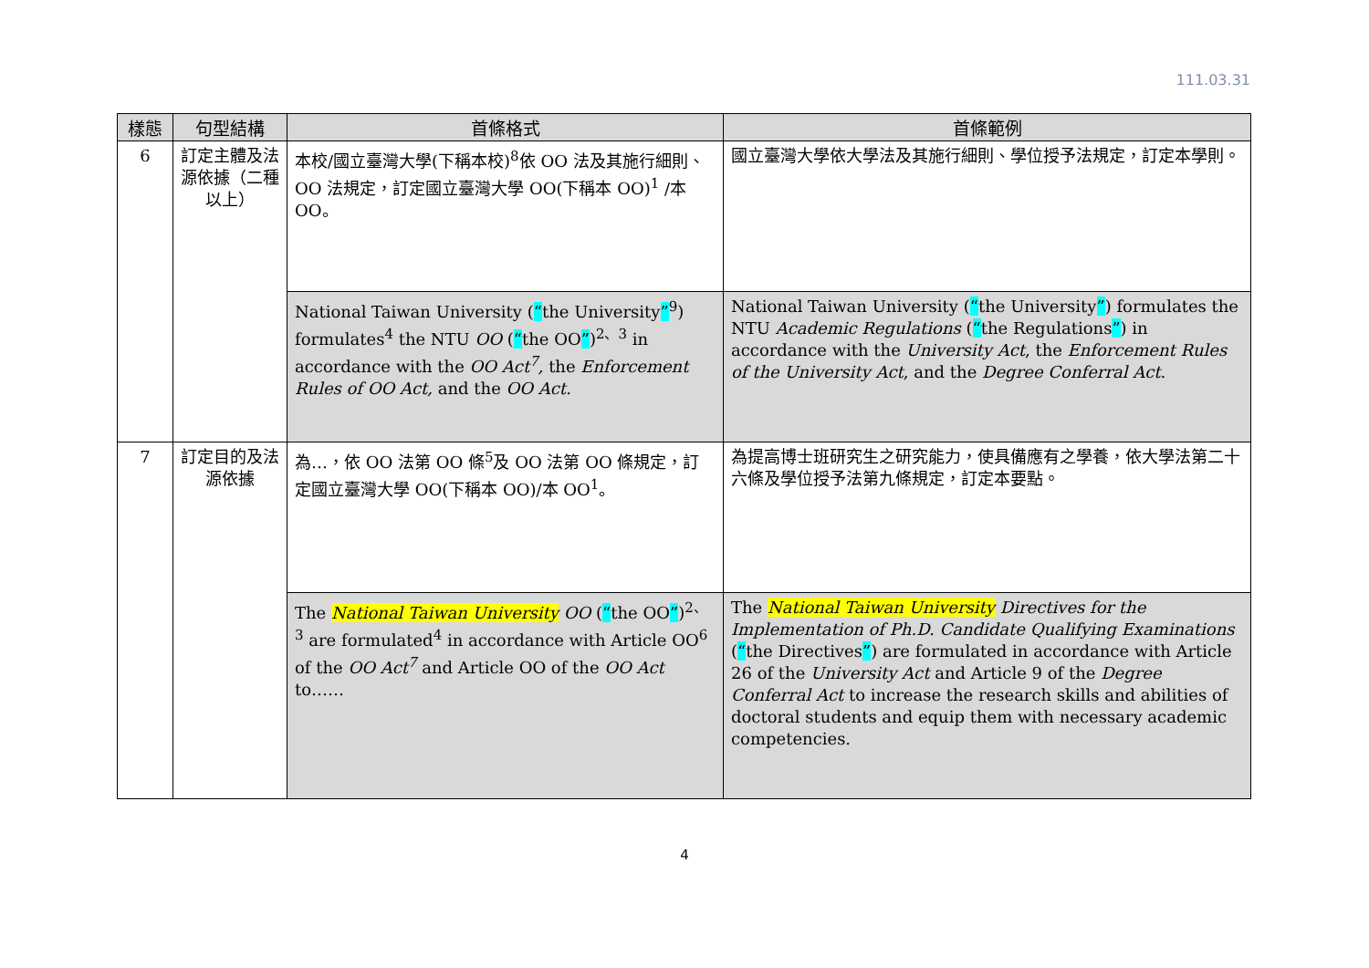111.03.31
| 樣態 | 句型結構 | 首條格式 | 首條範例 |
| --- | --- | --- | --- |
| 6 | 訂定主體及法源依據（二種以上） | 本校/國立臺灣大學(下稱本校)<sup>8</sup>依 OO 法及其施行細則、OO 法規定，訂定國立臺灣大學 OO(下稱本 OO)<sup>1</sup> /本 OO。 | 國立臺灣大學依大學法及其施行細則、學位授予法規定，訂定本學則。 |
| | | National Taiwan University ( “ the University ”<sup>9</sup>) formulates<sup>4</sup> the NTU OO ( “ the OO ” )<sup>2、3</sup> in accordance with the OO Act<sup>7</sup>, the Enforcement Rules of OO Act, and the OO Act. | National Taiwan University ( “ the University ” ) formulates the NTU Academic Regulations ( “ the Regulations ” ) in accordance with the University Act , the Enforcement Rules of the University Act , and the Degree Conferral Act . |
| 7 | 訂定目的及法源依據 | 為…，依 OO 法第 OO 條<sup>5</sup>及 OO 法第 OO 條規定，訂定國立臺灣大學 OO(下稱本 OO)/本 OO<sup>1</sup>。 | 為提高博士班研究生之研究能力，使具備應有之學養，依大學法第二十六條及學位授予法第九條規定，訂定本要點。 |
| | | The National Taiwan University OO ( “ the OO ” )<sup>2、3</sup> are formulated<sup>4</sup> in accordance with Article OO<sup>6</sup> of the OO Act<sup>7</sup> and Article OO of the OO Act to…… | The National Taiwan University Directives for the Implementation of Ph.D. Candidate Qualifying Examinations ( “ the Directives ” ) are formulated in accordance with Article 26 of the University Act and Article 9 of the Degree Conferral Act to increase the research skills and abilities of doctoral students and equip them with necessary academic competencies. |
4